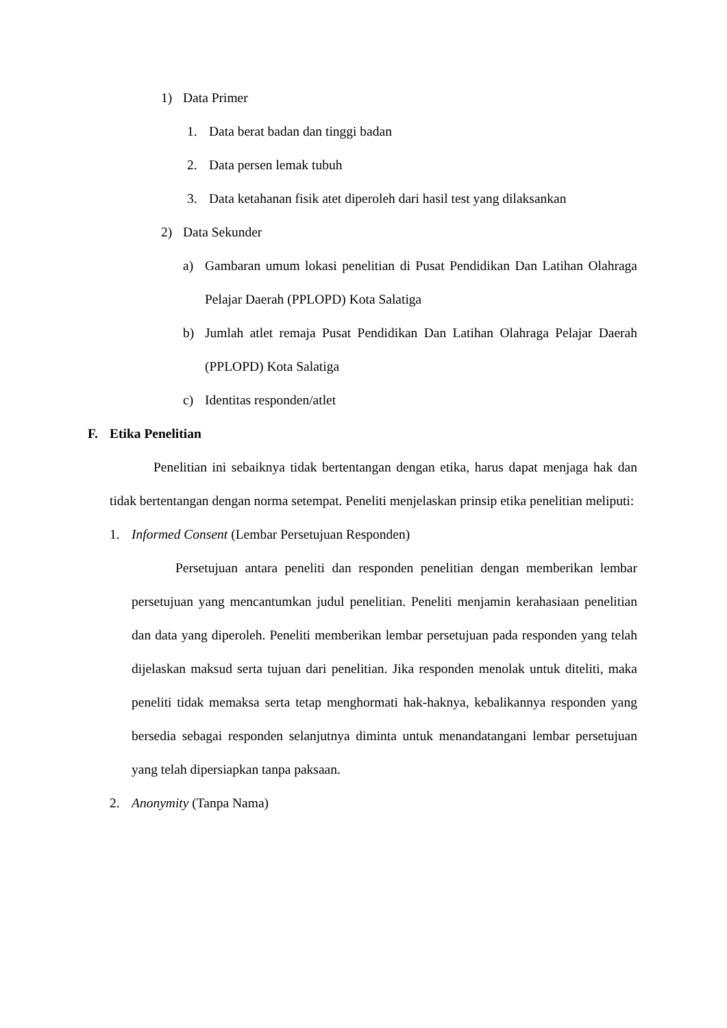1) Data Primer
1. Data berat badan dan tinggi badan
2. Data persen lemak tubuh
3. Data ketahanan fisik atet diperoleh dari hasil test yang dilaksankan
2) Data Sekunder
a) Gambaran umum lokasi penelitian di Pusat Pendidikan Dan Latihan Olahraga Pelajar Daerah (PPLOPD) Kota Salatiga
b) Jumlah atlet remaja Pusat Pendidikan Dan Latihan Olahraga Pelajar Daerah (PPLOPD) Kota Salatiga
c) Identitas responden/atlet
F. Etika Penelitian
Penelitian ini sebaiknya tidak bertentangan dengan etika, harus dapat menjaga hak dan tidak bertentangan dengan norma setempat. Peneliti menjelaskan prinsip etika penelitian meliputi:
1. Informed Consent (Lembar Persetujuan Responden)
Persetujuan antara peneliti dan responden penelitian dengan memberikan lembar persetujuan yang mencantumkan judul penelitian. Peneliti menjamin kerahasiaan penelitian dan data yang diperoleh. Peneliti memberikan lembar persetujuan pada responden yang telah dijelaskan maksud serta tujuan dari penelitian. Jika responden menolak untuk diteliti, maka peneliti tidak memaksa serta tetap menghormati hak-haknya, kebalikannya responden yang bersedia sebagai responden selanjutnya diminta untuk menandatangani lembar persetujuan yang telah dipersiapkan tanpa paksaan.
2. Anonymity (Tanpa Nama)